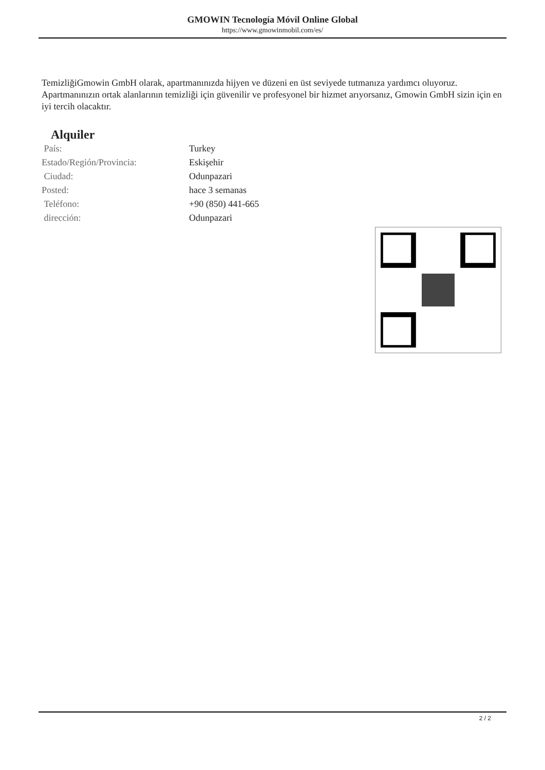GMOWIN Tecnología Móvil Online Global
https://www.gmowinmobil.com/es/
TemizliğiGmowin GmbH olarak, apartmanınızda hijyen ve düzeni en üst seviyede tutmanıza yardımcı oluyoruz. Apartmanınızın ortak alanlarının temizliği için güvenilir ve profesyonel bir hizmet arıyorsanız, Gmowin GmbH sizin için en iyi tercih olacaktır.
Alquiler
| País: | Turkey |
| Estado/Región/Provincia: | Eskişehir |
| Ciudad: | Odunpazari |
| Posted: | hace 3 semanas |
| Teléfono: | +90 (850) 441-665 |
| dirección: | Odunpazari |
2 / 2